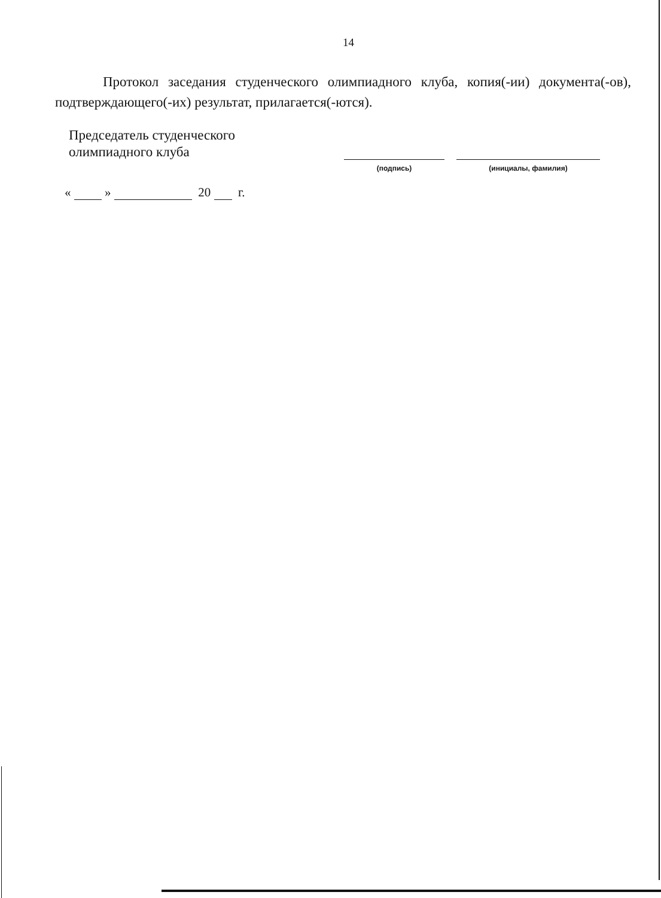14
Протокол заседания студенческого олимпиадного клуба, копия(-ии) документа(-ов), подтверждающего(-их) результат, прилагается(-ются).
Председатель студенческого
олимпиадного клуба
(подпись) (инициалы, фамилия)
« » 20 г.